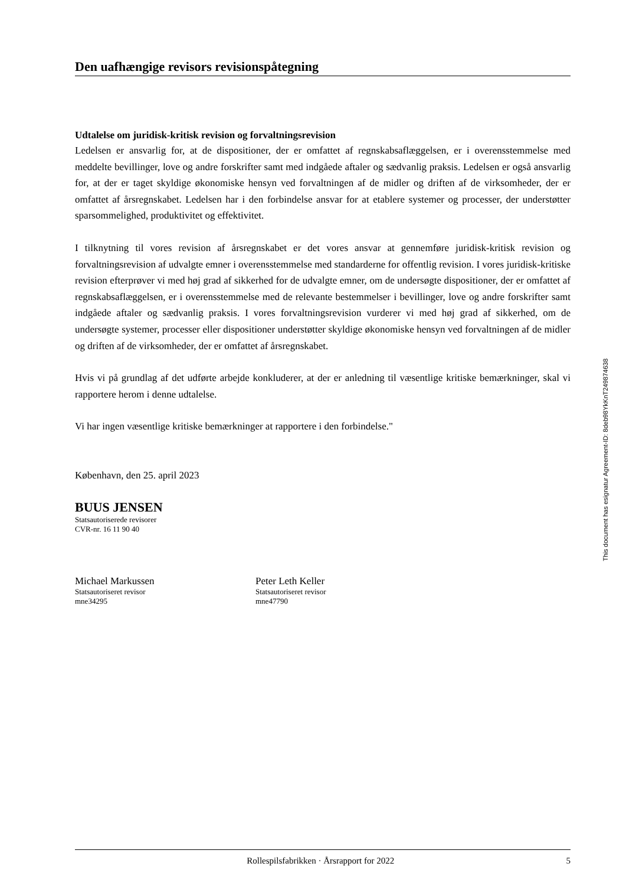Den uafhængige revisors revisionspåtegning
Udtalelse om juridisk-kritisk revision og forvaltningsrevision
Ledelsen er ansvarlig for, at de dispositioner, der er omfattet af regnskabsaflæggelsen, er i overensstemmelse med meddelte bevillinger, love og andre forskrifter samt med indgåede aftaler og sædvanlig praksis. Ledelsen er også ansvarlig for, at der er taget skyldige økonomiske hensyn ved forvaltningen af de midler og driften af de virksomheder, der er omfattet af årsregnskabet. Ledelsen har i den forbindelse ansvar for at etablere systemer og processer, der understøtter sparsommelighed, produktivitet og effektivitet.
I tilknytning til vores revision af årsregnskabet er det vores ansvar at gennemføre juridisk-kritisk revision og forvaltningsrevision af udvalgte emner i overensstemmelse med standarderne for offentlig revision. I vores juridisk-kritiske revision efterprøver vi med høj grad af sikkerhed for de udvalgte emner, om de undersøgte dispositioner, der er omfattet af regnskabsaflæggelsen, er i overensstemmelse med de relevante bestemmelser i bevillinger, love og andre forskrifter samt indgåede aftaler og sædvanlig praksis. I vores forvaltningsrevision vurderer vi med høj grad af sikkerhed, om de undersøgte systemer, processer eller dispositioner understøtter skyldige økonomiske hensyn ved forvaltningen af de midler og driften af de virksomheder, der er omfattet af årsregnskabet.
Hvis vi på grundlag af det udførte arbejde konkluderer, at der er anledning til væsentlige kritiske bemærkninger, skal vi rapportere herom i denne udtalelse.
Vi har ingen væsentlige kritiske bemærkninger at rapportere i den forbindelse."
København, den 25. april 2023
BUUS JENSEN
Statsautoriserede revisorer
CVR-nr. 16 11 90 40
Michael Markussen
Statsautoriseret revisor
mne34295
Peter Leth Keller
Statsautoriseret revisor
mne47790
This document has esignatur Agreement-ID: 8deb98YkKnT249874638
Rollespilsfabrikken · Årsrapport for 2022 5